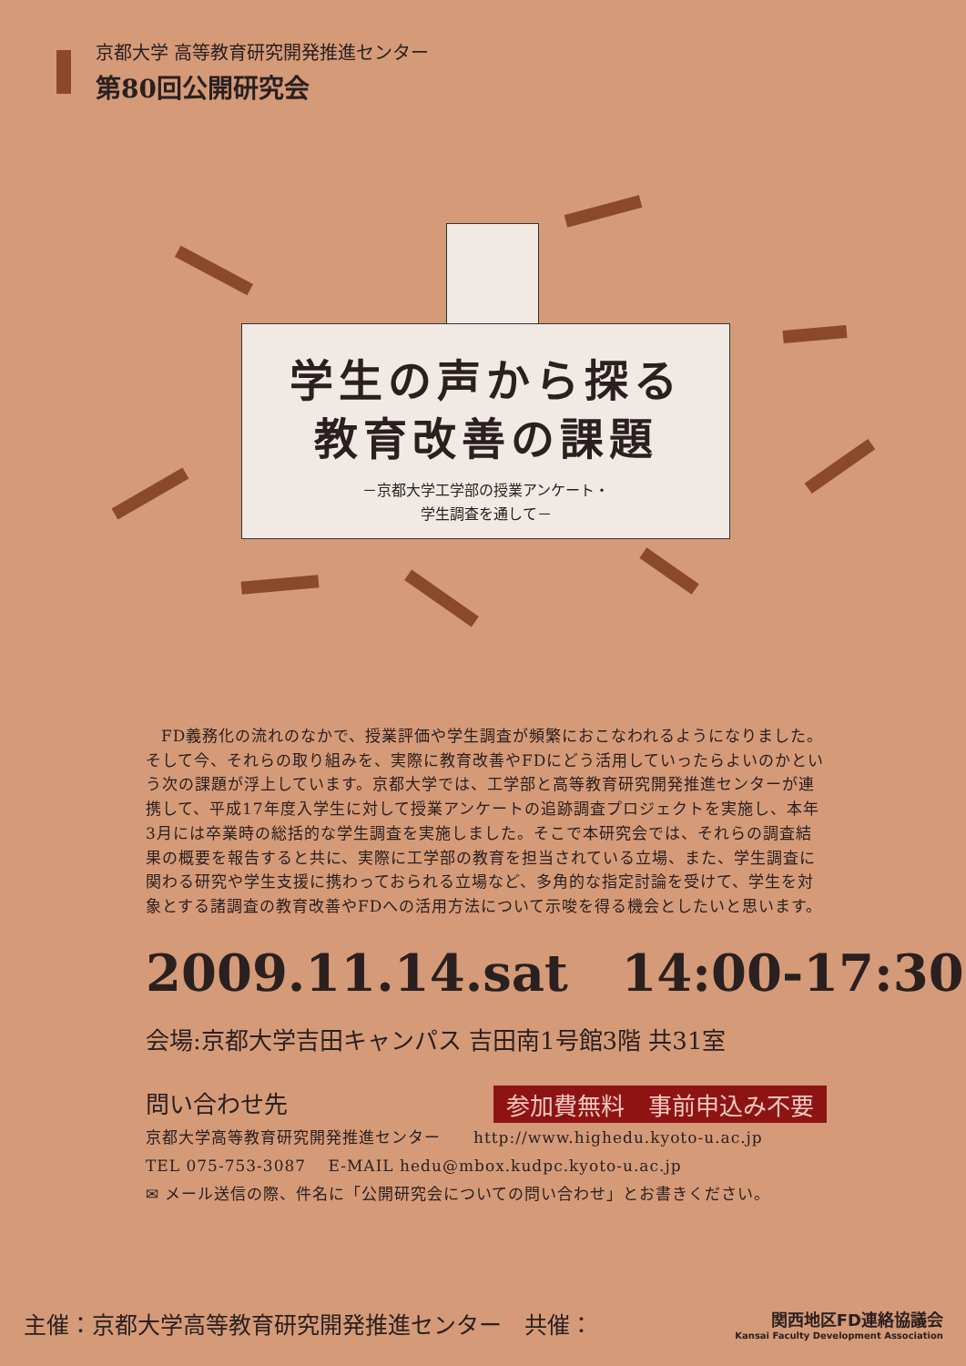京都大学 高等教育研究開発推進センター
第80回公開研究会
学生の声から探る
教育改善の課題
－京都大学工学部の授業アンケート・
学生調査を通して－
FD義務化の流れのなかで、授業評価や学生調査が頻繁におこなわれるようになりました。そして今、それらの取り組みを、実際に教育改善やFDにどう活用していったらよいのかという次の課題が浮上しています。京都大学では、工学部と高等教育研究開発推進センターが連携して、平成17年度入学生に対して授業アンケートの追跡調査プロジェクトを実施し、本年3月には卒業時の総括的な学生調査を実施しました。そこで本研究会では、それらの調査結果の概要を報告すると共に、実際に工学部の教育を担当されている立場、また、学生調査に関わる研究や学生支援に携わっておられる立場など、多角的な指定討論を受けて、学生を対象とする諸調査の教育改善やFDへの活用方法について示唆を得る機会としたいと思います。
2009.11.14.sat 14:00-17:30
会場:京都大学吉田キャンパス 吉田南1号館3階 共31室
問い合わせ先 参加費無料　事前申込み不要
京都大学高等教育研究開発推進センター　　http://www.highedu.kyoto-u.ac.jp
TEL 075-753-3087　 E-MAIL hedu@mbox.kudpc.kyoto-u.ac.jp
✉ メール送信の際、件名に「公開研究会についての問い合わせ」とお書きください。
主催：京都大学高等教育研究開発推進センター　共催： 関西地区FD連絡協議会
Kansai Faculty Development Association